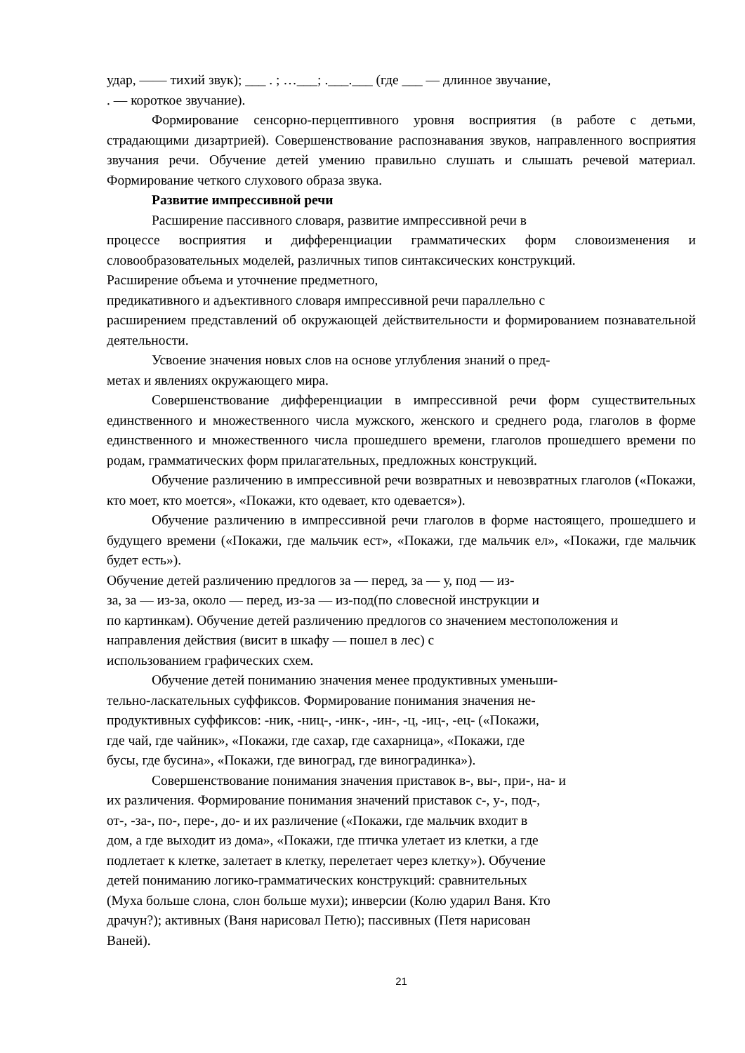удар, —— тихий звук); ___ . ; …___; .___.___ (где ___ — длинное звучание,
. — короткое звучание).
Формирование сенсорно-перцептивного уровня восприятия (в работе с детьми, страдающими дизартрией). Совершенствование распознавания звуков, направленного восприятия звучания речи. Обучение детей умению правильно слушать и слышать речевой материал. Формирование четкого слухового образа звука.
Развитие импрессивной речи
Расширение пассивного словаря, развитие импрессивной речи в
процессе восприятия и дифференциации грамматических форм словоизменения и словообразовательных моделей, различных типов синтаксических конструкций.
Расширение объема и уточнение предметного,
предикативного и адъективного словаря импрессивной речи параллельно с
расширением представлений об окружающей действительности и формированием познавательной деятельности.
Усвоение значения новых слов на основе углубления знаний о пред-
метах и явлениях окружающего мира.
Совершенствование дифференциации в импрессивной речи форм существительных единственного и множественного числа мужского, женского и среднего рода, глаголов в форме единственного и множественного числа прошедшего времени, глаголов прошедшего времени по родам, грамматических форм прилагательных, предложных конструкций.
Обучение различению в импрессивной речи возвратных и невозвратных глаголов («Покажи, кто моет, кто моется», «Покажи, кто одевает, кто одевается»).
Обучение различению в импрессивной речи глаголов в форме настоящего, прошедшего и будущего времени («Покажи, где мальчик ест», «Покажи, где мальчик ел», «Покажи, где мальчик будет есть»).
Обучение детей различению предлогов за — перед, за — у, под — из-
за, за — из-за, около — перед, из-за — из-под(по словесной инструкции и
по картинкам). Обучение детей различению предлогов со значением местоположения и
направления действия (висит в шкафу — пошел в лес) с
использованием графических схем.
Обучение детей пониманию значения менее продуктивных уменьши-
тельно-ласкательных суффиксов. Формирование понимания значения не-
продуктивных суффиксов: -ник, -ниц-, -инк-, -ин-, -ц, -иц-, -ец- («Покажи,
где чай, где чайник», «Покажи, где сахар, где сахарница», «Покажи, где
бусы, где бусина», «Покажи, где виноград, где виноградинка»).
Совершенствование понимания значения приставок в-, вы-, при-, на- и
их различения. Формирование понимания значений приставок с-, у-, под-,
от-, -за-, по-, пере-, до- и их различение («Покажи, где мальчик входит в
дом, а где выходит из дома», «Покажи, где птичка улетает из клетки, а где
подлетает к клетке, залетает в клетку, перелетает через клетку»). Обучение
детей пониманию логико-грамматических конструкций: сравнительных
(Муха больше слона, слон больше мухи); инверсии (Колю ударил Ваня. Кто
драчун?); активных (Ваня нарисовал Петю); пассивных (Петя нарисован
Ваней).
21